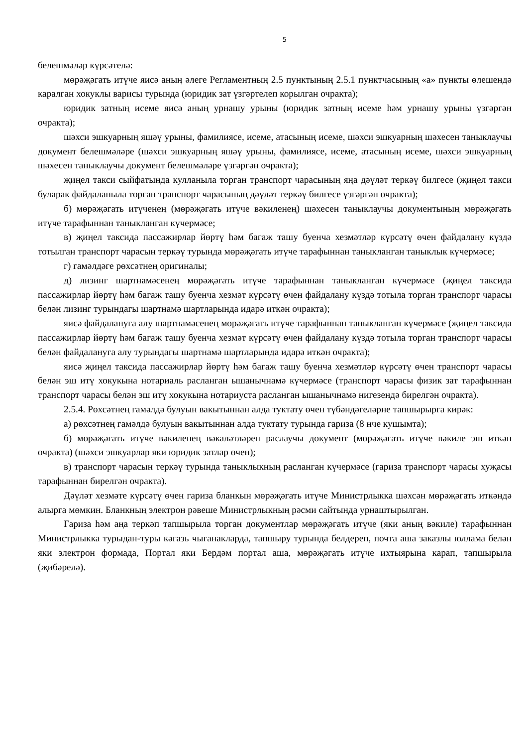5
белешмәләр күрсәтелә:
мөрәҗәгать итүче яисә аның әлеге Регламентның 2.5 пунктының 2.5.1 пунктчасының «а» пункты өлешендә каралган хокуклы варисы турында (юридик зат үзгәртелеп корылган очракта);
юридик затның исеме яисә аның урнашу урыны (юридик затның исеме һәм урнашу урыны үзгәргән очракта);
шәхси эшкуарның яшәү урыны, фамилиясе, исеме, атасының исеме, шәхси эшкуарның шәхесен таныклаучы документ белешмәләре (шәхси эшкуарның яшәү урыны, фамилиясе, исеме, атасының исеме, шәхси эшкуарның шәхесен таныклаучы документ белешмәләре үзгәргән очракта);
җиңел такси сыйфатында кулланыла торган транспорт чарасының яңа дәүләт теркәү билгесе (җиңел такси буларак файдаланыла торган транспорт чарасының дәүләт теркәү билгесе үзгәргән очракта);
б) мөрәҗәгать итүченең (мөрәҗәгать итүче вәкиленең) шәхесен таныклаучы документының мөрәҗәгать итүче тарафыннан таныкланган күчермәсе;
в) җиңел таксида пассажирлар йөртү һәм багаж ташу буенча хезмәтләр күрсәтү өчен файдалану күздә тотылган транспорт чарасын теркәү турында мөрәҗәгать итүче тарафыннан таныкланган таныклык күчермәсе;
г) гамәлдәге рөхсәтнең оригиналы;
д) лизинг шартнамәсенең мөрәҗәгать итүче тарафыннан таныкланган күчермәсе (җиңел таксида пассажирлар йөртү һәм багаж ташу буенча хезмәт күрсәтү өчен файдалану күздә тотыла торган транспорт чарасы белән лизинг турындагы шартнамә шартларында идарә иткән очракта);
яисә файдалануга алу шартнамәсенең мөрәҗәгать итүче тарафыннан таныкланган күчермәсе (җиңел таксида пассажирлар йөртү һәм багаж ташу буенча хезмәт күрсәтү өчен файдалану күздә тотыла торган транспорт чарасы белән файдалануга алу турындагы шартнамә шартларында идарә иткән очракта);
яисә җиңел таксида пассажирлар йөртү һәм багаж ташу буенча хезмәтләр күрсәтү өчен транспорт чарасы белән эш итү хокукына нотариаль расланган ышанычнамә күчермәсе (транспорт чарасы физик зат тарафыннан транспорт чарасы белән эш итү хокукына нотариуста расланган ышанычнамә нигезендә бирелгән очракта).
2.5.4. Рөхсәтнең гамәлдә булуын вакытыннан алда туктату өчен түбәндәгеләрне тапшырырга кирәк:
а) рөхсәтнең гамәлдә булуын вакытыннан алда туктату турында гариза (8 нче кушымта);
б) мөрәҗәгать итүче вәкиленең вәкаләтләрен раслаучы документ (мөрәҗәгать итүче вәкиле эш иткән очракта) (шәхси эшкуарлар яки юридик затлар өчен);
в) транспорт чарасын теркәү турында таныклыкның расланган күчермәсе (гариза транспорт чарасы хуҗасы тарафыннан бирелгән очракта).
Дәүләт хезмәте күрсәтү өчен гариза бланкын мөрәҗәгать итүче Министрлыкка шәхсән мөрәҗәгать иткәндә алырга мөмкин. Бланкның электрон рәвеше Министрлыкның рәсми сайтында урнаштырылган.
Гариза һәм аңа теркәп тапшырыла торган документлар мөрәҗәгать итүче (яки аның вәкиле) тарафыннан Министрлыкка турыдан-туры кәгазь чыганакларда, тапшыру турында белдереп, почта аша заказлы юллама белән яки электрон формада, Портал яки Бердәм портал аша, мөрәҗәгать итүче ихтыярына карап, тапшырыла (җибәрелә).